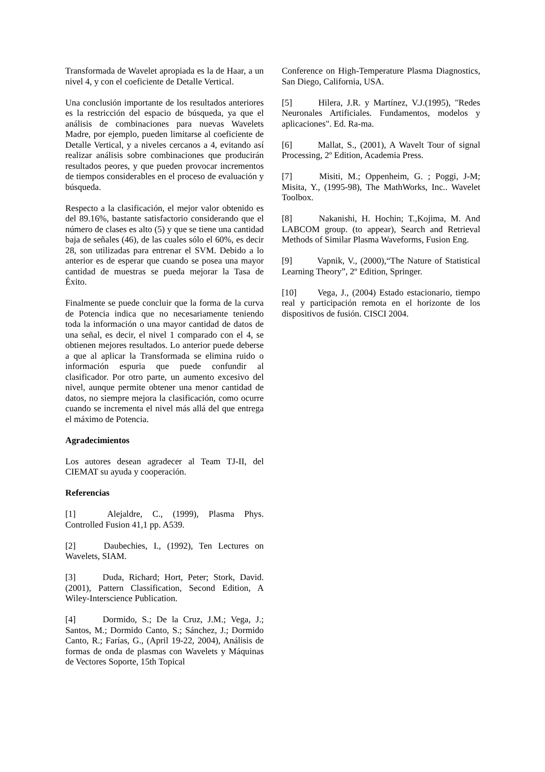Transformada de Wavelet apropiada es la de Haar, a un nivel 4, y con el coeficiente de Detalle Vertical.
Una conclusión importante de los resultados anteriores es la restricción del espacio de búsqueda, ya que el análisis de combinaciones para nuevas Wavelets Madre, por ejemplo, pueden limitarse al coeficiente de Detalle Vertical, y a niveles cercanos a 4, evitando así realizar análisis sobre combinaciones que producirán resultados peores, y que pueden provocar incrementos de tiempos considerables en el proceso de evaluación y búsqueda.
Respecto a la clasificación, el mejor valor obtenido es del 89.16%, bastante satisfactorio considerando que el número de clases es alto (5) y que se tiene una cantidad baja de señales (46), de las cuales sólo el 60%, es decir 28, son utilizadas para entrenar el SVM. Debido a lo anterior es de esperar que cuando se posea una mayor cantidad de muestras se pueda mejorar la Tasa de Éxito.
Finalmente se puede concluir que la forma de la curva de Potencia indica que no necesariamente teniendo toda la información o una mayor cantidad de datos de una señal, es decir, el nivel 1 comparado con el 4, se obtienen mejores resultados. Lo anterior puede deberse a que al aplicar la Transformada se elimina ruido o información espuria que puede confundir al clasificador. Por otro parte, un aumento excesivo del nivel, aunque permite obtener una menor cantidad de datos, no siempre mejora la clasificación, como ocurre cuando se incrementa el nivel más allá del que entrega el máximo de Potencia.
Agradecimientos
Los autores desean agradecer al Team TJ-II, del CIEMAT su ayuda y cooperación.
Referencias
[1] Alejaldre, C., (1999), Plasma Phys. Controlled Fusion 41,1 pp. A539.
[2] Daubechies, I., (1992), Ten Lectures on Wavelets, SIAM.
[3] Duda, Richard; Hort, Peter; Stork, David. (2001), Pattern Classification, Second Edition, A Wiley-Interscience Publication.
[4] Dormido, S.; De la Cruz, J.M.; Vega, J.; Santos, M.; Dormido Canto, S.; Sánchez, J.; Dormido Canto, R.; Farías, G., (April 19-22, 2004), Análisis de formas de onda de plasmas con Wavelets y Máquinas de Vectores Soporte, 15th Topical
Conference on High-Temperature Plasma Diagnostics, San Diego, California, USA.
[5] Hilera, J.R. y Martínez, V.J.(1995), "Redes Neuronales Artificiales. Fundamentos, modelos y aplicaciones". Ed. Ra-ma.
[6] Mallat, S., (2001), A Wavelt Tour of signal Processing, 2º Edition, Academia Press.
[7] Misiti, M.; Oppenheim, G. ; Poggi, J-M; Misita, Y., (1995-98), The MathWorks, Inc.. Wavelet Toolbox.
[8] Nakanishi, H. Hochin; T.,Kojima, M. And LABCOM group. (to appear), Search and Retrieval Methods of Similar Plasma Waveforms, Fusion Eng.
[9] Vapnik, V., (2000),“The Nature of Statistical Learning Theory”, 2º Edition, Springer.
[10] Vega, J., (2004) Estado estacionario, tiempo real y participación remota en el horizonte de los dispositivos de fusión. CISCI 2004.